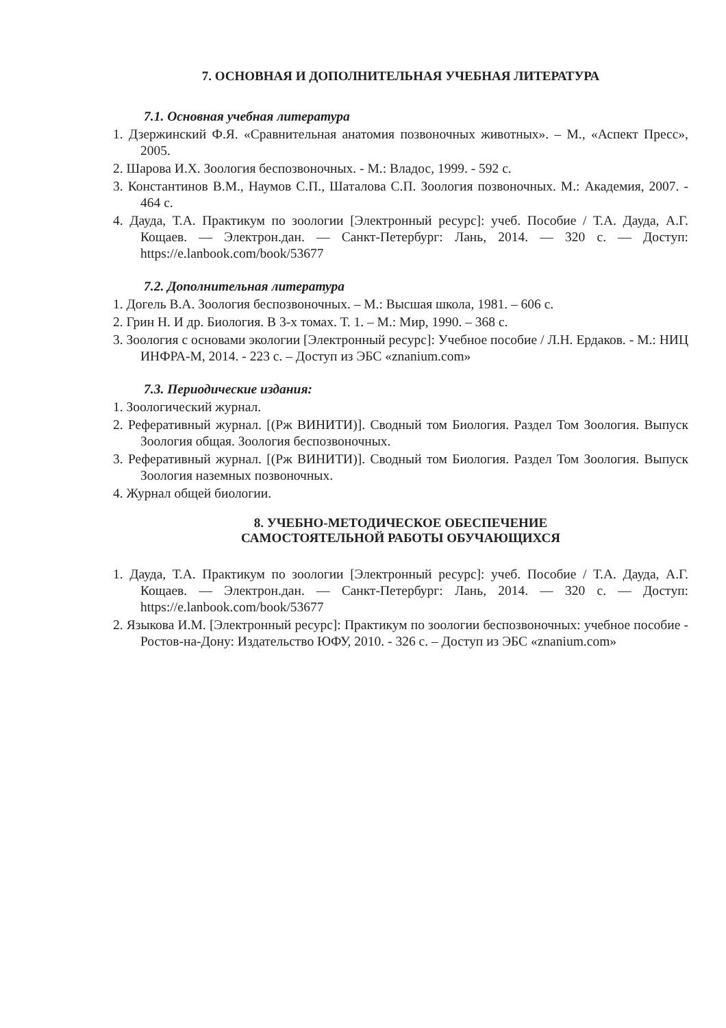7. ОСНОВНАЯ И ДОПОЛНИТЕЛЬНАЯ УЧЕБНАЯ ЛИТЕРАТУРА
7.1. Основная учебная литература
1. Дзержинский Ф.Я. «Сравнительная анатомия позвоночных животных». – М., «Аспект Пресс», 2005.
2. Шарова И.Х. Зоология беспозвоночных. - М.: Владос, 1999. - 592 с.
3. Константинов В.М., Наумов С.П., Шаталова С.П. Зоология позвоночных. М.: Академия, 2007. - 464 с.
4. Дауда, Т.А. Практикум по зоологии [Электронный ресурс]: учеб. Пособие / Т.А. Дауда, А.Г. Кощаев. — Электрон.дан. — Санкт-Петербург: Лань, 2014. — 320 с. — Доступ: https://e.lanbook.com/book/53677
7.2. Дополнительная литература
1. Догель В.А. Зоология беспозвоночных. – М.: Высшая школа, 1981. – 606 с.
2. Грин Н. И др. Биология. В 3-х томах. Т. 1. – М.: Мир, 1990. – 368 с.
3. Зоология с основами экологии [Электронный ресурс]: Учебное пособие / Л.Н. Ердаков. - М.: НИЦ ИНФРА-М, 2014. - 223 с. – Доступ из ЭБС «znanium.com»
7.3. Периодические издания:
1. Зоологический журнал.
2. Реферативный журнал. [(Рж ВИНИТИ)]. Сводный том Биология. Раздел Том Зоология. Выпуск Зоология общая. Зоология беспозвоночных.
3. Реферативный журнал. [(Рж ВИНИТИ)]. Сводный том Биология. Раздел Том Зоология. Выпуск Зоология наземных позвоночных.
4. Журнал общей биологии.
8. УЧЕБНО-МЕТОДИЧЕСКОЕ ОБЕСПЕЧЕНИЕ
САМОСТОЯТЕЛЬНОЙ РАБОТЫ ОБУЧАЮЩИХСЯ
1. Дауда, Т.А. Практикум по зоологии [Электронный ресурс]: учеб. Пособие / Т.А. Дауда, А.Г. Кощаев. — Электрон.дан. — Санкт-Петербург: Лань, 2014. — 320 с. — Доступ: https://e.lanbook.com/book/53677
2. Языкова И.М. [Электронный ресурс]: Практикум по зоологии беспозвоночных: учебное пособие - Ростов-на-Дону: Издательство ЮФУ, 2010. - 326 с. – Доступ из ЭБС «znanium.com»